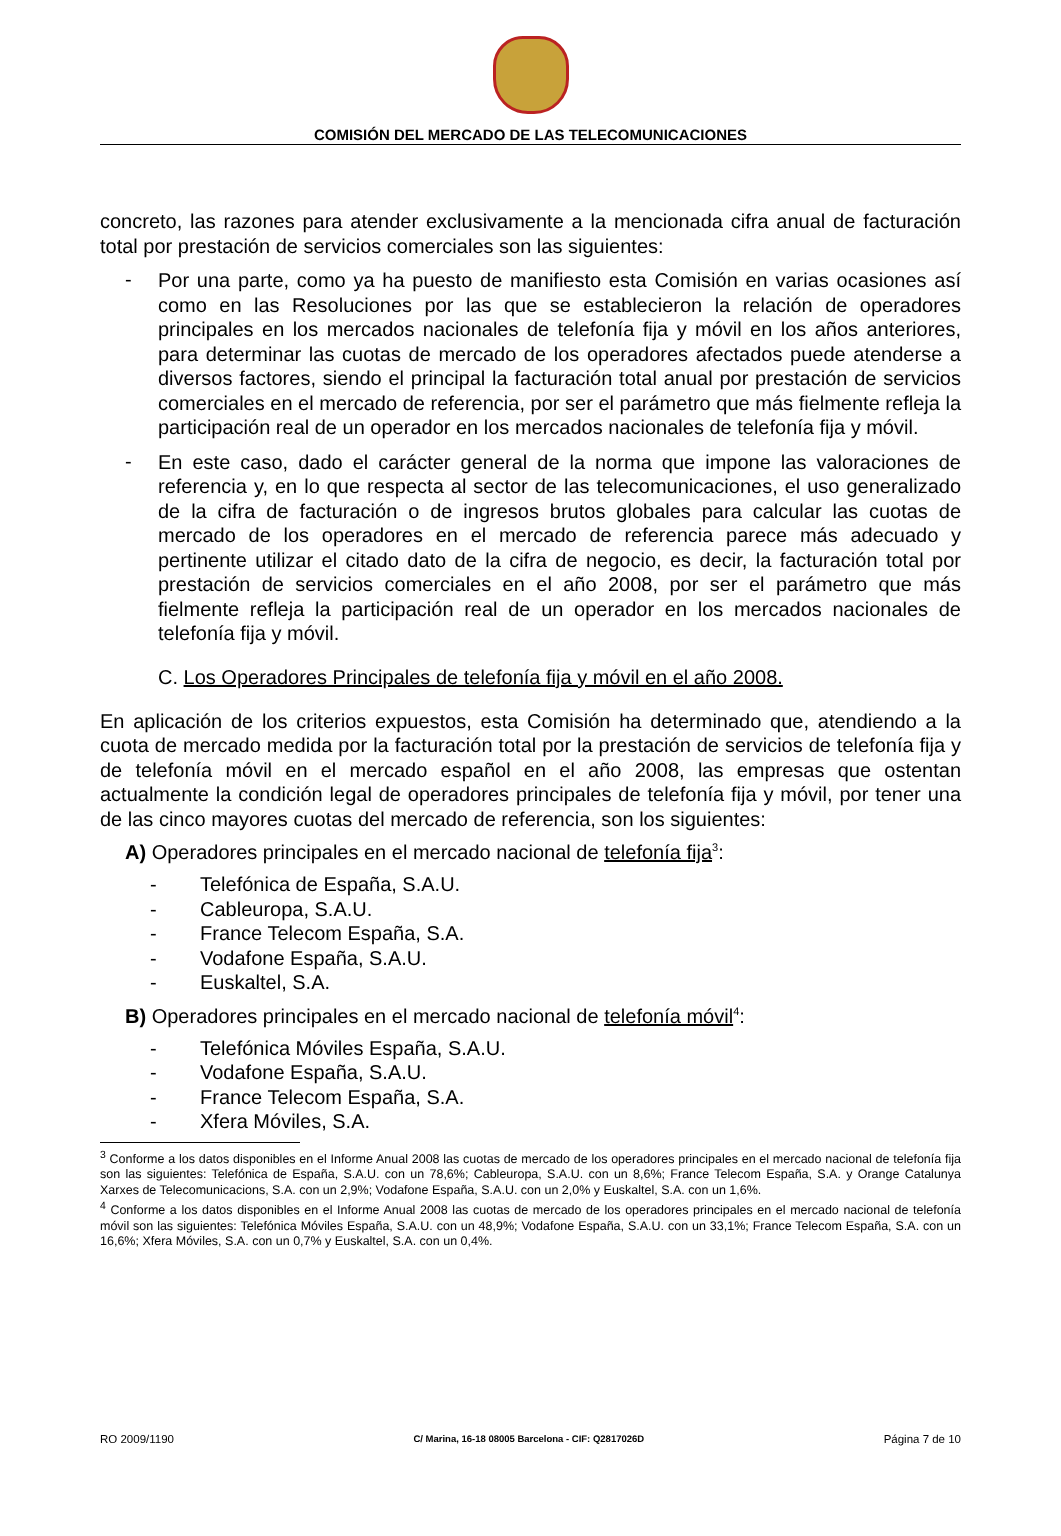COMISIÓN DEL MERCADO DE LAS TELECOMUNICACIONES
concreto, las razones para atender exclusivamente a la mencionada cifra anual de facturación total por prestación de servicios comerciales son las siguientes:
-
Por una parte, como ya ha puesto de manifiesto esta Comisión en varias ocasiones así como en las Resoluciones por las que se establecieron la relación de operadores principales en los mercados nacionales de telefonía fija y móvil en los años anteriores, para determinar las cuotas de mercado de los operadores afectados puede atenderse a diversos factores, siendo el principal la facturación total anual por prestación de servicios comerciales en el mercado de referencia, por ser el parámetro que más fielmente refleja la participación real de un operador en los mercados nacionales de telefonía fija y móvil.
-
En este caso, dado el carácter general de la norma que impone las valoraciones de referencia y, en lo que respecta al sector de las telecomunicaciones, el uso generalizado de la cifra de facturación o de ingresos brutos globales para calcular las cuotas de mercado de los operadores en el mercado de referencia parece más adecuado y pertinente utilizar el citado dato de la cifra de negocio, es decir, la facturación total por prestación de servicios comerciales en el año 2008, por ser el parámetro que más fielmente refleja la participación real de un operador en los mercados nacionales de telefonía fija y móvil.
C. Los Operadores Principales de telefonía fija y móvil en el año 2008.
En aplicación de los criterios expuestos, esta Comisión ha determinado que, atendiendo a la cuota de mercado medida por la facturación total por la prestación de servicios de telefonía fija y de telefonía móvil en el mercado español en el año 2008, las empresas que ostentan actualmente la condición legal de operadores principales de telefonía fija y móvil, por tener una de las cinco mayores cuotas del mercado de referencia, son los siguientes:
A) Operadores principales en el mercado nacional de telefonía fija<sup>3</sup>:
- Telefónica de España, S.A.U.
- Cableuropa, S.A.U.
- France Telecom España, S.A.
- Vodafone España, S.A.U.
- Euskaltel, S.A.
B) Operadores principales en el mercado nacional de telefonía móvil<sup>4</sup>:
- Telefónica Móviles España, S.A.U.
- Vodafone España, S.A.U.
- France Telecom España, S.A.
- Xfera Móviles, S.A.
<sup>3</sup> Conforme a los datos disponibles en el Informe Anual 2008 las cuotas de mercado de los operadores principales en el mercado nacional de telefonía fija son las siguientes: Telefónica de España, S.A.U. con un 78,6%; Cableuropa, S.A.U. con un 8,6%; France Telecom España, S.A. y Orange Catalunya Xarxes de Telecomunicacions, S.A. con un 2,9%; Vodafone España, S.A.U. con un 2,0% y Euskaltel, S.A. con un 1,6%.
<sup>4</sup> Conforme a los datos disponibles en el Informe Anual 2008 las cuotas de mercado de los operadores principales en el mercado nacional de telefonía móvil son las siguientes: Telefónica Móviles España, S.A.U. con un 48,9%; Vodafone España, S.A.U. con un 33,1%; France Telecom España, S.A. con un 16,6%; Xfera Móviles, S.A. con un 0,7% y Euskaltel, S.A. con un 0,4%.
RO 2009/1190 C/ Marina, 16-18 08005 Barcelona - CIF: Q2817026D Página 7 de 10